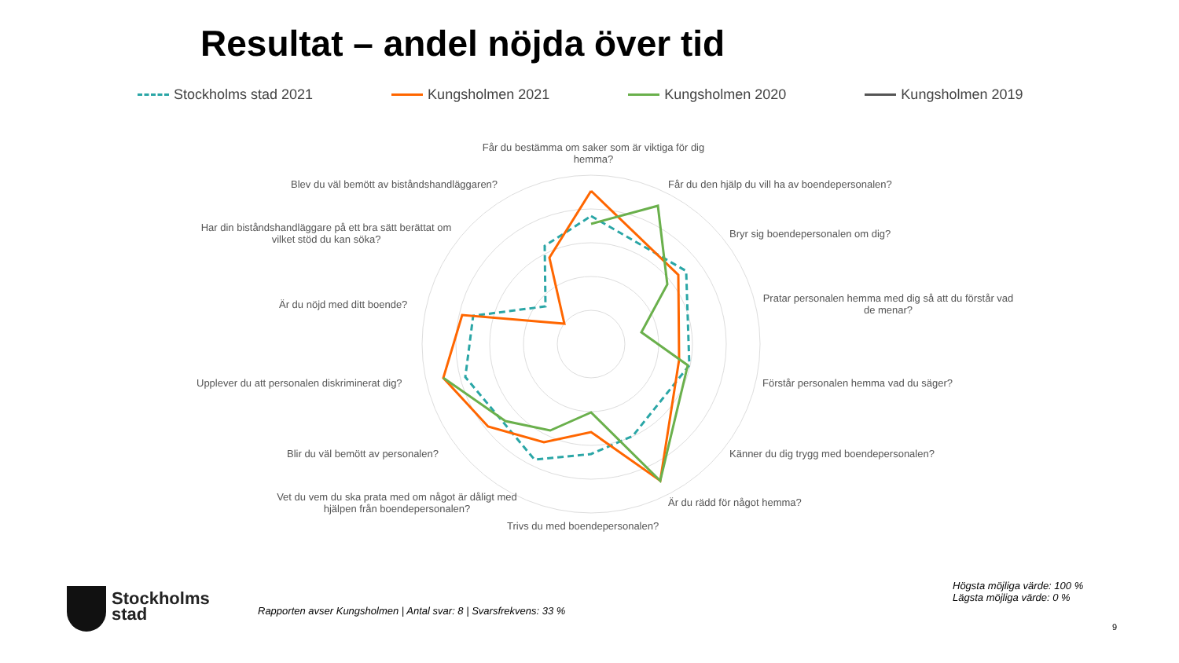Resultat – andel nöjda över tid
Stockholms stad 2021 Kungsholmen 2021 Kungsholmen 2020 Kungsholmen 2019
Får du bestämma om saker som är viktiga för dig hemma?
Får du den hjälp du vill ha av boendepersonalen?
Bryr sig boendepersonalen om dig?
Pratar personalen hemma med dig så att du förstår vad de menar?
Förstår personalen hemma vad du säger?
Känner du dig trygg med boendepersonalen?
Är du rädd för något hemma?
Trivs du med boendepersonalen?
Vet du vem du ska prata med om något är dåligt med hjälpen från boendepersonalen?
Blir du väl bemött av personalen?
Upplever du att personalen diskriminerat dig?
Är du nöjd med ditt boende?
Har din biståndshandläggare på ett bra sätt berättat om vilket stöd du kan söka?
Blev du väl bemött av biståndshandläggaren?
Stockholms
stad
Rapporten avser Kungsholmen | Antal svar: 8 | Svarsfrekvens: 33 %
Högsta möjliga värde: 100 %
Lägsta möjliga värde: 0 %
9